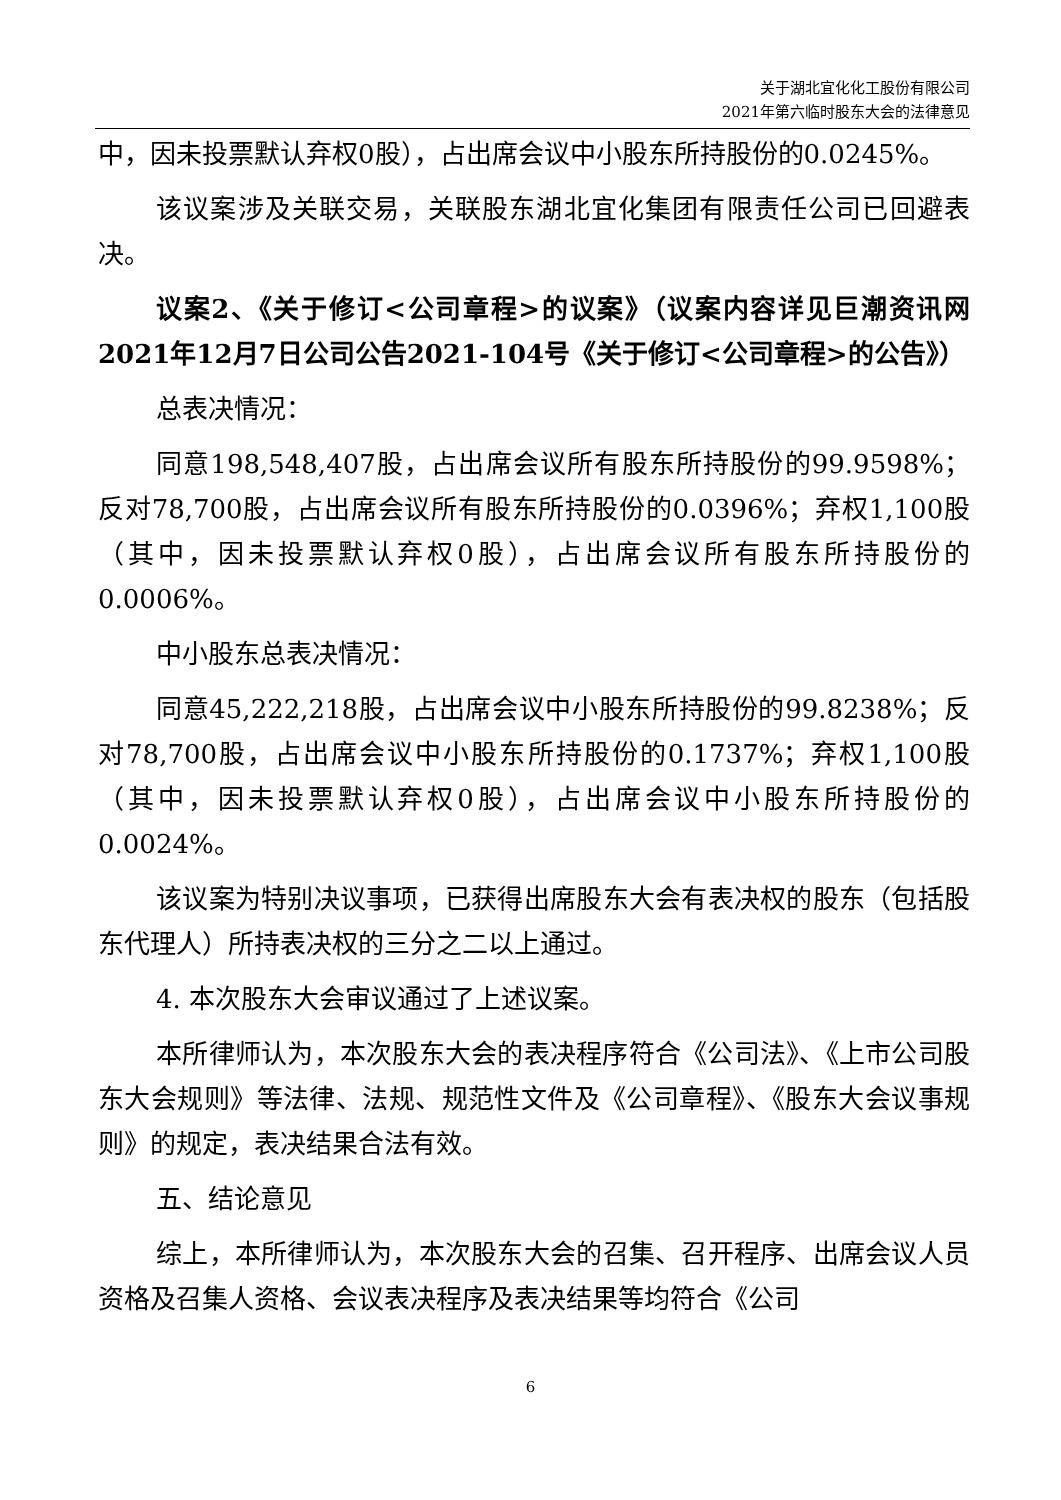关于湖北宜化化工股份有限公司
2021年第六临时股东大会的法律意见
中，因未投票默认弃权0股），占出席会议中小股东所持股份的0.0245%。
该议案涉及关联交易，关联股东湖北宜化集团有限责任公司已回避表决。
议案2、《关于修订<公司章程>的议案》（议案内容详见巨潮资讯网2021年12月7日公司公告2021-104号《关于修订<公司章程>的公告》）
总表决情况：
同意198,548,407股，占出席会议所有股东所持股份的99.9598%；反对78,700股，占出席会议所有股东所持股份的0.0396%；弃权1,100股（其中，因未投票默认弃权0股），占出席会议所有股东所持股份的0.0006%。
中小股东总表决情况：
同意45,222,218股，占出席会议中小股东所持股份的99.8238%；反对78,700股，占出席会议中小股东所持股份的0.1737%；弃权1,100股（其中，因未投票默认弃权0股），占出席会议中小股东所持股份的0.0024%。
该议案为特别决议事项，已获得出席股东大会有表决权的股东（包括股东代理人）所持表决权的三分之二以上通过。
4. 本次股东大会审议通过了上述议案。
本所律师认为，本次股东大会的表决程序符合《公司法》、《上市公司股东大会规则》等法律、法规、规范性文件及《公司章程》、《股东大会议事规则》的规定，表决结果合法有效。
五、结论意见
综上，本所律师认为，本次股东大会的召集、召开程序、出席会议人员资格及召集人资格、会议表决程序及表决结果等均符合《公司
6